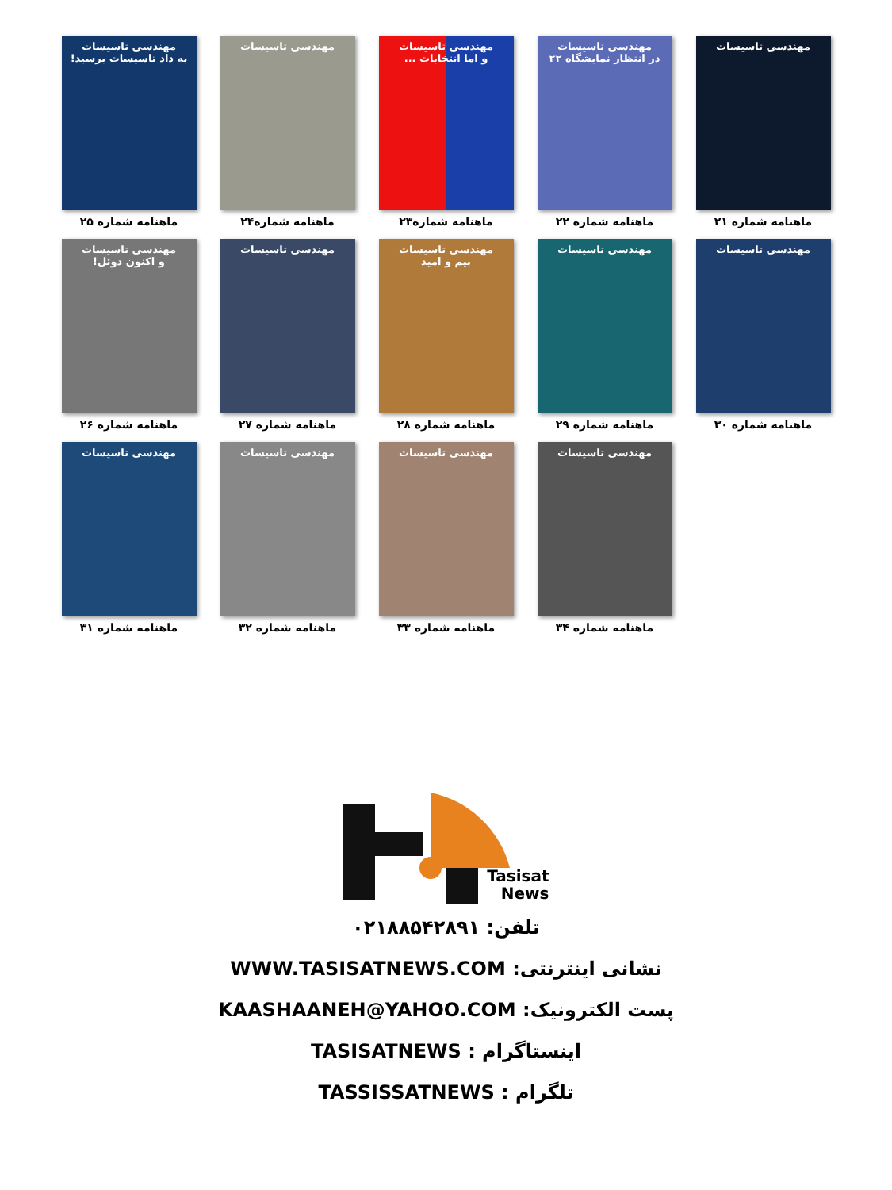مهندسی تاسیسات
ماهنامه شماره ۲۱
مهندسی تاسیسات
در انتظار نمایشگاه ۲۲
ماهنامه شماره ۲۲
مهندسی تاسیسات
و اما انتخابات ...
ماهنامه شماره۲۳
مهندسی تاسیسات
ماهنامه شماره۲۴
مهندسی تاسیسات
به داد تاسیسات برسید!
ماهنامه شماره ۲۵
مهندسی تاسیسات
ماهنامه شماره ۳۰
مهندسی تاسیسات
ماهنامه شماره ۲۹
مهندسی تاسیسات
بیم و امید
ماهنامه شماره ۲۸
مهندسی تاسیسات
ماهنامه شماره ۲۷
مهندسی تاسیسات
و اکنون دوئل!
ماهنامه شماره ۲۶
مهندسی تاسیسات
ماهنامه شماره ۳۴
مهندسی تاسیسات
ماهنامه شماره ۳۳
مهندسی تاسیسات
ماهنامه شماره ۳۲
مهندسی تاسیسات
ماهنامه شماره ۳۱
Tasisat
News
تلفن: ۰۲۱۸۸۵۴۲۸۹۱
نشانی اینترنتی: WWW.TASISATNEWS.COM
پست الکترونیک: KAASHAANEH@YAHOO.COM
اینستاگرام : TASISATNEWS
تلگرام : TASSISSATNEWS